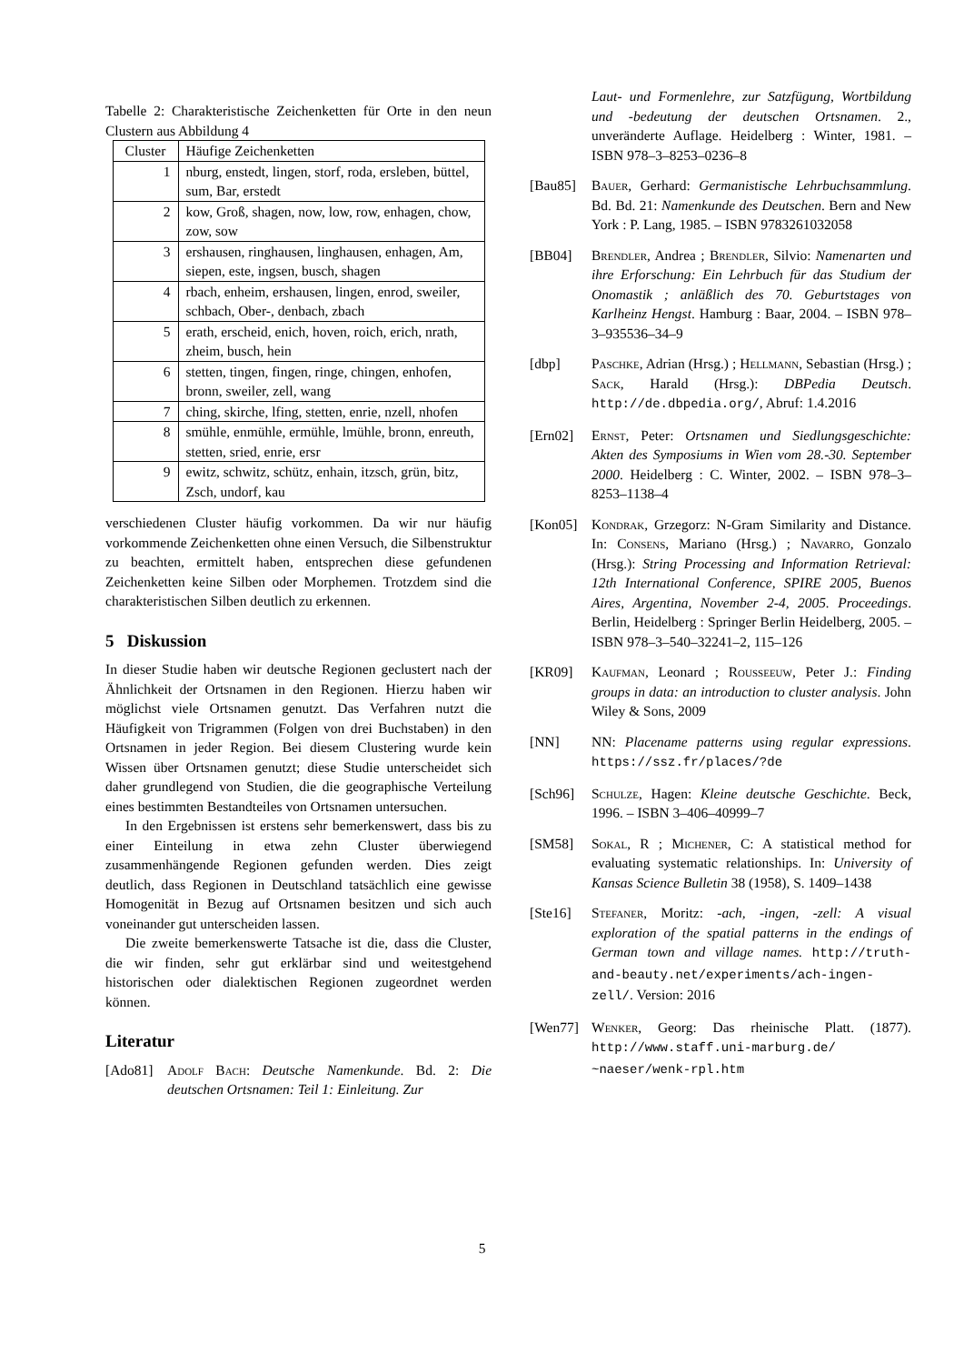Tabelle 2: Charakteristische Zeichenketten für Orte in den neun Clustern aus Abbildung 4
| Cluster | Häufige Zeichenketten |
| --- | --- |
| 1 | nburg, enstedt, lingen, storf, roda, ersleben, büttel, sum, Bar, erstedt |
| 2 | kow, Groß, shagen, now, low, row, enhagen, chow, zow, sow |
| 3 | ershausen, ringhausen, linghausen, enhagen, Am, siepen, este, ingsen, busch, shagen |
| 4 | rbach, enheim, ershausen, lingen, enrod, sweiler, schbach, Ober-, denbach, zbach |
| 5 | erath, erscheid, enich, hoven, roich, erich, nrath, zheim, busch, hein |
| 6 | stetten, tingen, fingen, ringe, chingen, enhofen, bronn, sweiler, zell, wang |
| 7 | ching, skirche, lfing, stetten, enrie, nzell, nhofen |
| 8 | smühle, enmühle, ermühle, lmühle, bronn, enreuth, stetten, sried, enrie, ersr |
| 9 | ewitz, schwitz, schütz, enhain, itzsch, grün, bitz, Zsch, undorf, kau |
verschiedenen Cluster häufig vorkommen. Da wir nur häufig vorkommende Zeichenketten ohne einen Versuch, die Silbenstruktur zu beachten, ermittelt haben, entsprechen diese gefundenen Zeichenketten keine Silben oder Morphemen. Trotzdem sind die charakteristischen Silben deutlich zu erkennen.
5 Diskussion
In dieser Studie haben wir deutsche Regionen geclustert nach der Ähnlichkeit der Ortsnamen in den Regionen. Hierzu haben wir möglichst viele Ortsnamen genutzt. Das Verfahren nutzt die Häufigkeit von Trigrammen (Folgen von drei Buchstaben) in den Ortsnamen in jeder Region. Bei diesem Clustering wurde kein Wissen über Ortsnamen genutzt; diese Studie unterscheidet sich daher grundlegend von Studien, die die geographische Verteilung eines bestimmten Bestandteiles von Ortsnamen untersuchen.
In den Ergebnissen ist erstens sehr bemerkenswert, dass bis zu einer Einteilung in etwa zehn Cluster überwiegend zusammenhängende Regionen gefunden werden. Dies zeigt deutlich, dass Regionen in Deutschland tatsächlich eine gewisse Homogenität in Bezug auf Ortsnamen besitzen und sich auch voneinander gut unterscheiden lassen.
Die zweite bemerkenswerte Tatsache ist die, dass die Cluster, die wir finden, sehr gut erklärbar sind und weitestgehend historischen oder dialektischen Regionen zugeordnet werden können.
Literatur
[Ado81] Adolf Bach: Deutsche Namenkunde. Bd. 2: Die deutschen Ortsnamen: Teil 1: Einleitung. Zur
Laut- und Formenlehre, zur Satzfügung, Wortbildung und -bedeutung der deutschen Ortsnamen. 2., unveränderte Auflage. Heidelberg : Winter, 1981. – ISBN 978–3–8253–0236–8
[Bau85] Bauer, Gerhard: Germanistische Lehrbuchsammlung. Bd. Bd. 21: Namenkunde des Deutschen. Bern and New York : P. Lang, 1985. – ISBN 9783261032058
[BB04] Brendler, Andrea ; Brendler, Silvio: Namenarten und ihre Erforschung: Ein Lehrbuch für das Studium der Onomastik ; anläßlich des 70. Geburtstages von Karlheinz Hengst. Hamburg : Baar, 2004. – ISBN 978–3–935536–34–9
[dbp] Paschke, Adrian (Hrsg.) ; Hellmann, Sebastian (Hrsg.) ; Sack, Harald (Hrsg.): DBPedia Deutsch. http://de.dbpedia.org/, Abruf: 1.4.2016
[Ern02] Ernst, Peter: Ortsnamen und Siedlungsgeschichte: Akten des Symposiums in Wien vom 28.-30. September 2000. Heidelberg : C. Winter, 2002. – ISBN 978–3–8253–1138–4
[Kon05] Kondrak, Grzegorz: N-Gram Similarity and Distance. In: Consens, Mariano (Hrsg.) ; Navarro, Gonzalo (Hrsg.): String Processing and Information Retrieval: 12th International Conference, SPIRE 2005, Buenos Aires, Argentina, November 2-4, 2005. Proceedings. Berlin, Heidelberg : Springer Berlin Heidelberg, 2005. – ISBN 978–3–540–32241–2, 115–126
[KR09] Kaufman, Leonard ; Rousseeuw, Peter J.: Finding groups in data: an introduction to cluster analysis. John Wiley & Sons, 2009
[NN] NN: Placename patterns using regular expressions. https://ssz.fr/places/?de
[Sch96] Schulze, Hagen: Kleine deutsche Geschichte. Beck, 1996. – ISBN 3–406–40999–7
[SM58] Sokal, R ; Michener, C: A statistical method for evaluating systematic relationships. In: University of Kansas Science Bulletin 38 (1958), S. 1409–1438
[Ste16] Stefaner, Moritz: -ach, -ingen, -zell: A visual exploration of the spatial patterns in the endings of German town and village names. http://truth-and-beauty.net/experiments/ach-ingen-zell/. Version: 2016
[Wen77] Wenker, Georg: Das rheinische Platt. (1877). http://www.staff.uni-marburg.de/ ~naeser/wenk-rpl.htm
5